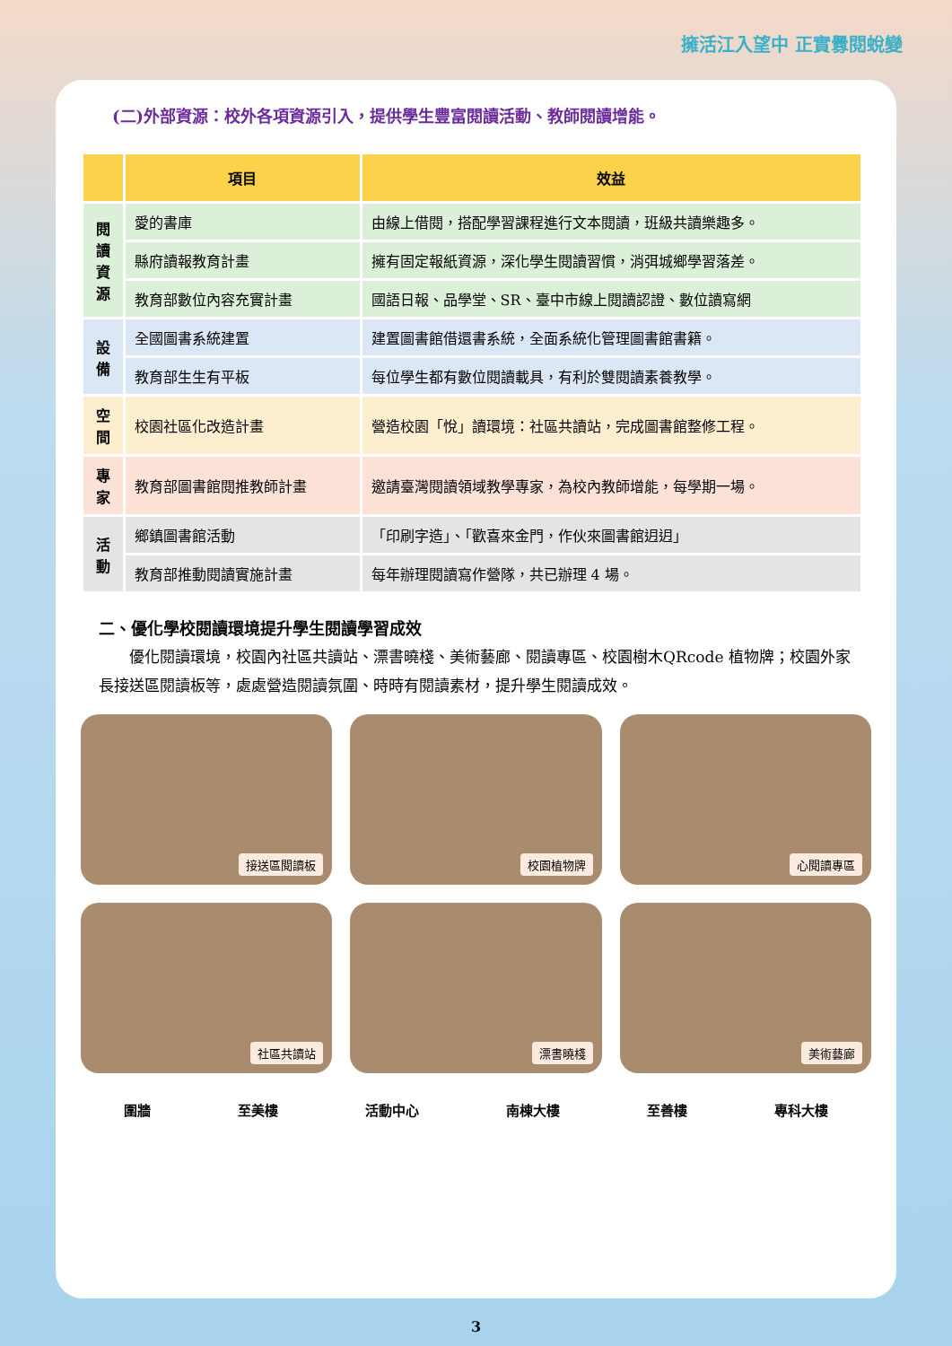擁活江入望中 正實釁閱蛻變
(二)外部資源：校外各項資源引入，提供學生豐富閱讀活動、教師閱讀增能。
| | 項目 | 效益 |
| --- | --- | --- |
| 閱讀資源 | 愛的書庫 | 由線上借閱，搭配學習課程進行文本閱讀，班級共讀樂趣多。 |
| | 縣府讀報教育計畫 | 擁有固定報紙資源，深化學生閱讀習慣，消弭城鄉學習落差。 |
| | 教育部數位內容充實計畫 | 國語日報、品學堂、SR、臺中市線上閱讀認證、數位讀寫網 |
| 設備 | 全國圖書系統建置 | 建置圖書館借還書系統，全面系統化管理圖書館書籍。 |
| | 教育部生生有平板 | 每位學生都有數位閱讀載具，有利於雙閱讀素養教學。 |
| 空間 | 校園社區化改造計畫 | 營造校園「悅」讀環境：社區共讀站，完成圖書館整修工程。 |
| 專家 | 教育部圖書館閱推教師計畫 | 邀請臺灣閱讀領域教學專家，為校內教師增能，每學期一場。 |
| 活動 | 鄉鎮圖書館活動 | 「印刷字造」、「歡喜來金門，作伙來圖書館迌迌」 |
| | 教育部推動閱讀實施計畫 | 每年辦理閱讀寫作營隊，共已辦理 4 場。 |
二、優化學校閱讀環境提升學生閱讀學習成效
優化閱讀環境，校園內社區共讀站、漂書曉棧、美術藝廊、閱讀專區、校園樹木QRcode 植物牌；校園外家長接送區閱讀板等，處處營造閱讀氛圍、時時有閱讀素材，提升學生閱讀成效。
接送區閱讀板
校園植物牌
心閱讀專區
社區共讀站
漂書曉棧
美術藝廊
圍牆 至美樓 活動中心 南棟大樓 至善樓 專科大樓
3